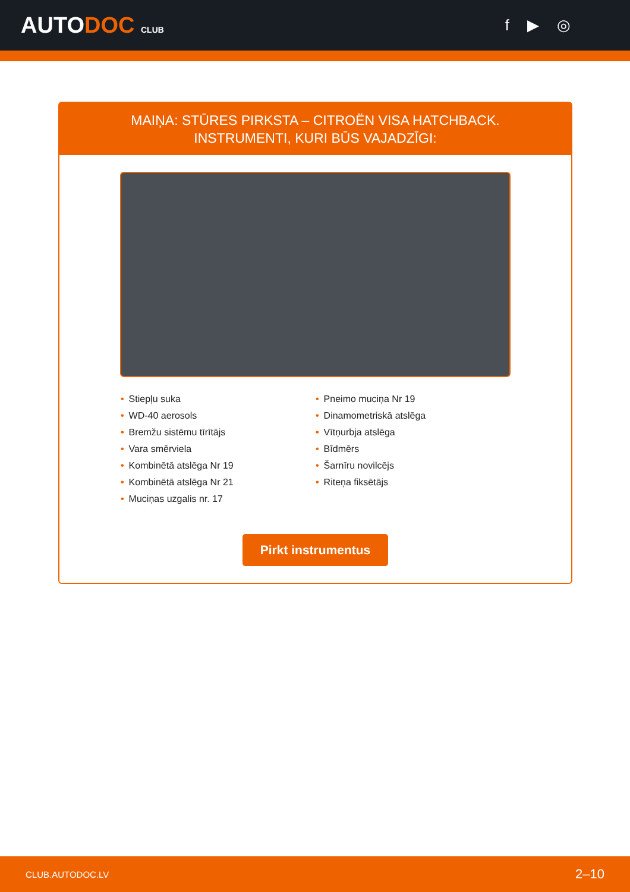AUTODOC CLUB
f ▶ ◎
MAIŅA: STŪRES PIRKSTA – CITROËN VISA HATCHBACK. INSTRUMENTI, KURI BŪS VAJADZĪGI:
• Stiepļu suka
• WD-40 aerosols
• Bremžu sistēmu tīrītājs
• Vara smērviela
• Kombinētā atslēga Nr 19
• Kombinētā atslēga Nr 21
• Muciņas uzgalis nr. 17
• Pneimo muciņa Nr 19
• Dinamometriskā atslēga
• Vītņurbja atslēga
• Bīdmērs
• Šarnīru novilcējs
• Riteņa fiksētājs
Pirkt instrumentus
CLUB.AUTODOC.LV 2–10